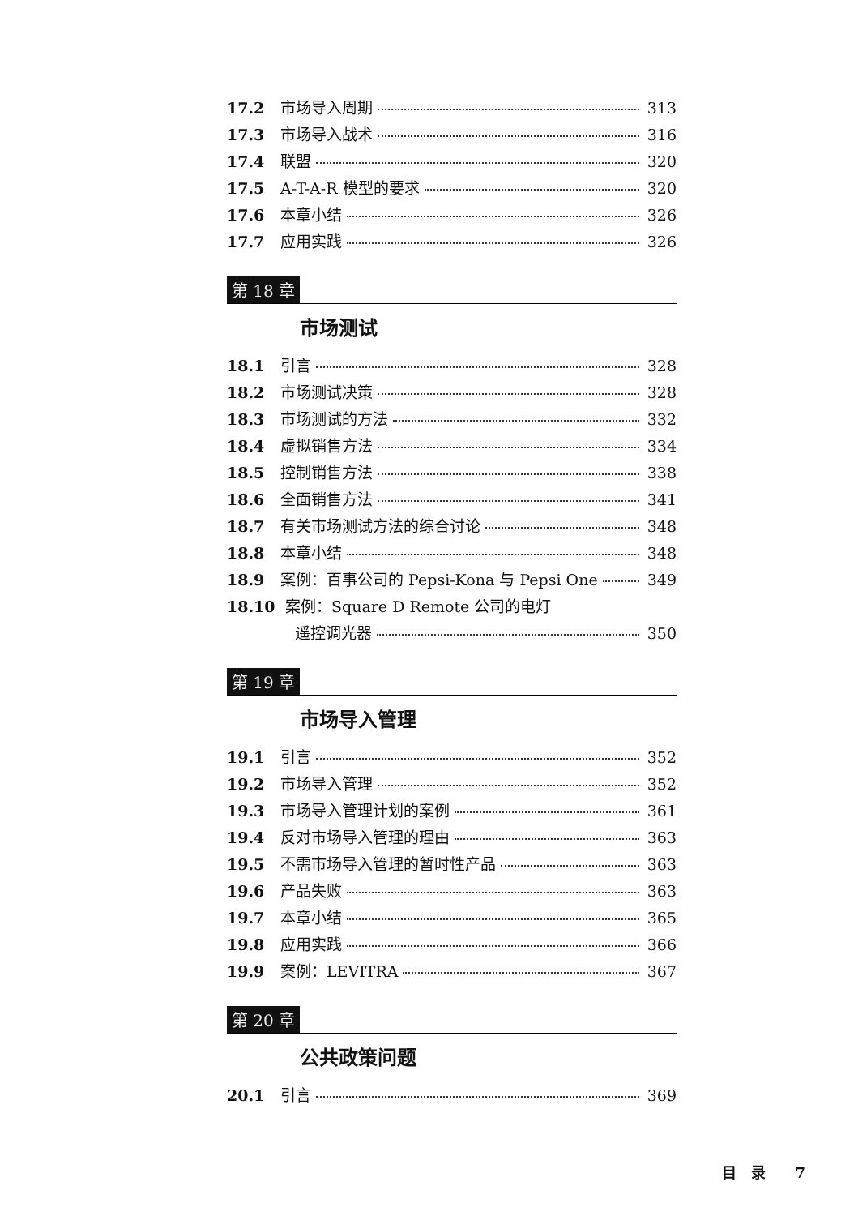17.2 市场导入周期 313
17.3 市场导入战术 316
17.4 联盟 320
17.5 A-T-A-R 模型的要求 320
17.6 本章小结 326
17.7 应用实践 326
第 18 章
市场测试
18.1 引言 328
18.2 市场测试决策 328
18.3 市场测试的方法 332
18.4 虚拟销售方法 334
18.5 控制销售方法 338
18.6 全面销售方法 341
18.7 有关市场测试方法的综合讨论 348
18.8 本章小结 348
18.9 案例：百事公司的 Pepsi-Kona 与 Pepsi One 349
18.10 案例：Square D Remote 公司的电灯
遥控调光器 350
第 19 章
市场导入管理
19.1 引言 352
19.2 市场导入管理 352
19.3 市场导入管理计划的案例 361
19.4 反对市场导入管理的理由 363
19.5 不需市场导入管理的暂时性产品 363
19.6 产品失败 363
19.7 本章小结 365
19.8 应用实践 366
19.9 案例：LEVITRA 367
第 20 章
公共政策问题
20.1 引言 369
目　录　　7